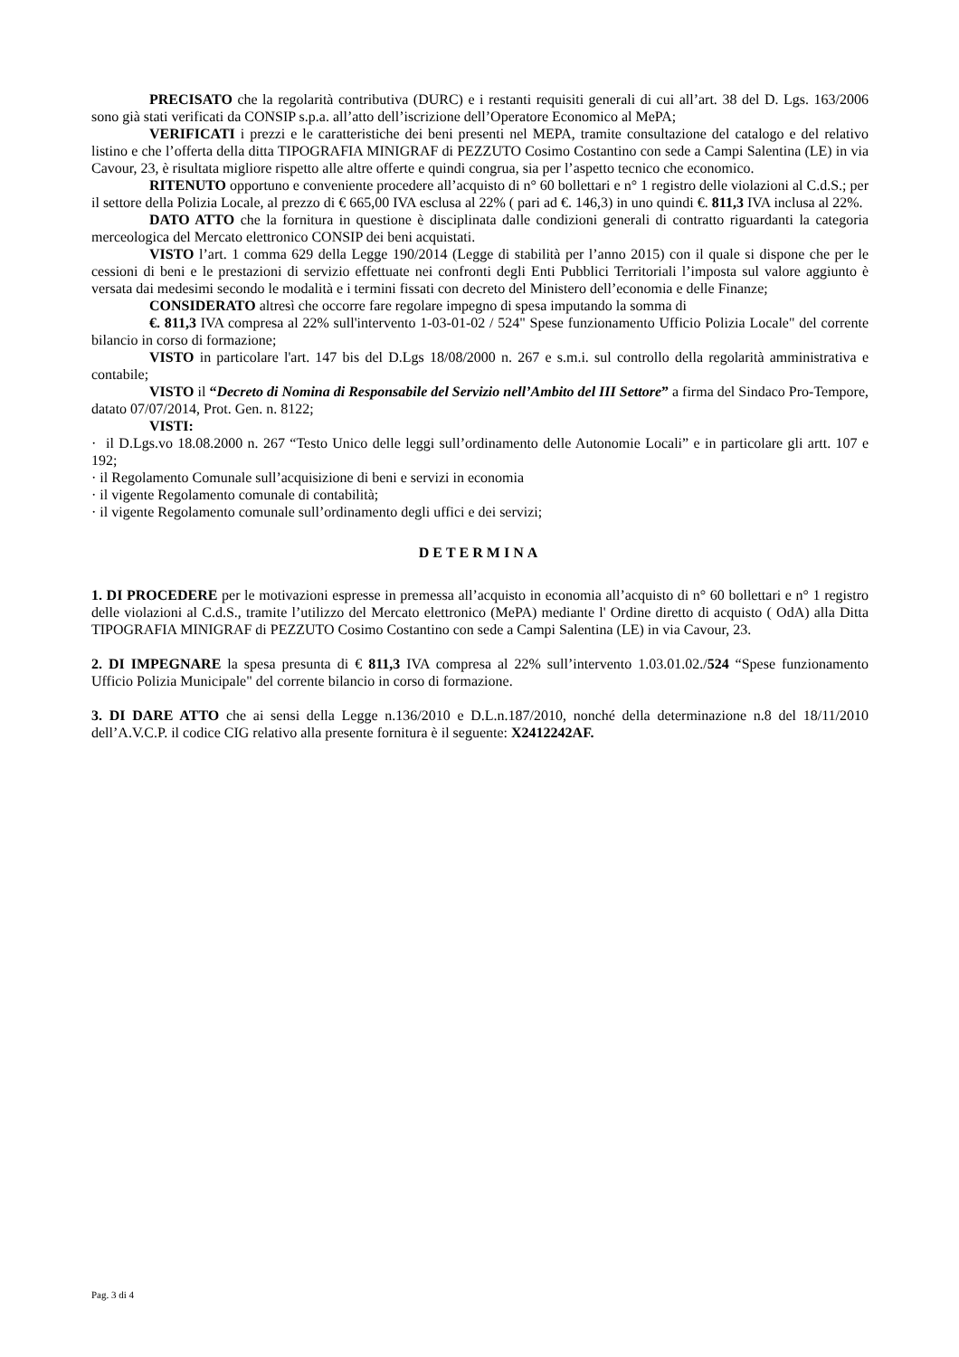PRECISATO che la regolarità contributiva (DURC) e i restanti requisiti generali di cui all’art. 38 del D. Lgs. 163/2006 sono già stati verificati da CONSIP s.p.a. all’atto dell’iscrizione dell’Operatore Economico al MePA;
VERIFICATI i prezzi e le caratteristiche dei beni presenti nel MEPA, tramite consultazione del catalogo e del relativo listino e che l’offerta della ditta TIPOGRAFIA MINIGRAF di PEZZUTO Cosimo Costantino con sede a Campi Salentina (LE) in via Cavour, 23, è risultata migliore rispetto alle altre offerte e quindi congrua, sia per l’aspetto tecnico che economico.
RITENUTO opportuno e conveniente procedere all’acquisto di n° 60 bollettari e n° 1 registro delle violazioni al C.d.S.; per il settore della Polizia Locale, al prezzo di € 665,00 IVA esclusa al 22% ( pari ad €. 146,3) in uno quindi €. 811,3 IVA inclusa al 22%.
DATO ATTO che la fornitura in questione è disciplinata dalle condizioni generali di contratto riguardanti la categoria merceologica del Mercato elettronico CONSIP dei beni acquistati.
VISTO l’art. 1 comma 629 della Legge 190/2014 (Legge di stabilità per l’anno 2015) con il quale si dispone che per le cessioni di beni e le prestazioni di servizio effettuate nei confronti degli Enti Pubblici Territoriali l’imposta sul valore aggiunto è versata dai medesimi secondo le modalità e i termini fissati con decreto del Ministero dell’economia e delle Finanze;
CONSIDERATO altresì che occorre fare regolare impegno di spesa imputando la somma di
€. 811,3 IVA compresa al 22% sull'intervento 1-03-01-02 / 524" Spese funzionamento Ufficio Polizia Locale" del corrente bilancio in corso di formazione;
VISTO in particolare l'art. 147 bis del D.Lgs 18/08/2000 n. 267 e s.m.i. sul controllo della regolarità amministrativa e contabile;
VISTO il “Decreto di Nomina di Responsabile del Servizio nell’Ambito del III Settore” a firma del Sindaco Pro-Tempore, datato 07/07/2014, Prot. Gen. n. 8122;
VISTI:
· il D.Lgs.vo 18.08.2000 n. 267 “Testo Unico delle leggi sull’ordinamento delle Autonomie Locali” e in particolare gli artt. 107 e 192;
· il Regolamento Comunale sull’acquisizione di beni e servizi in economia
· il vigente Regolamento comunale di contabilità;
· il vigente Regolamento comunale sull’ordinamento degli uffici e dei servizi;
DETERMINA
1. DI PROCEDERE per le motivazioni espresse in premessa all’acquisto in economia all’acquisto di n° 60 bollettari e n° 1 registro delle violazioni al C.d.S., tramite l’utilizzo del Mercato elettronico (MePA) mediante l' Ordine diretto di acquisto ( OdA) alla Ditta TIPOGRAFIA MINIGRAF di PEZZUTO Cosimo Costantino con sede a Campi Salentina (LE) in via Cavour, 23.
2. DI IMPEGNARE la spesa presunta di € 811,3 IVA compresa al 22% sull’intervento 1.03.01.02./524 “Spese funzionamento Ufficio Polizia Municipale" del corrente bilancio in corso di formazione.
3. DI DARE ATTO che ai sensi della Legge n.136/2010 e D.L.n.187/2010, nonché della determinazione n.8 del 18/11/2010 dell’A.V.C.P. il codice CIG relativo alla presente fornitura è il seguente: X2412242AF.
Pag. 3 di 4